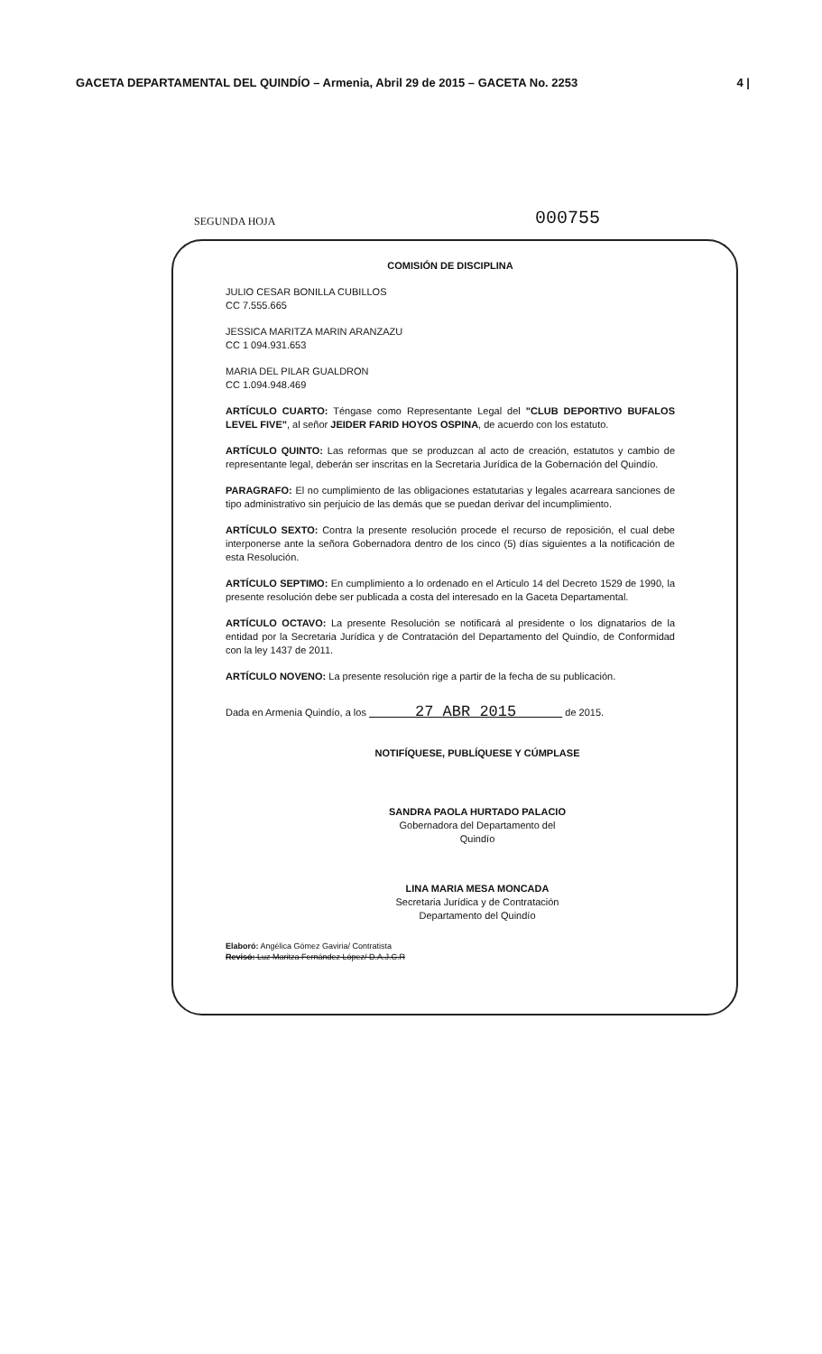GACETA DEPARTAMENTAL DEL QUINDÍO – Armenia, Abril 29 de 2015 – GACETA No. 2253 4 |
SEGUNDA HOJA 000755
COMISIÓN DE DISCIPLINA
JULIO CESAR BONILLA CUBILLOS
CC 7.555.665
JESSICA MARITZA MARIN ARANZAZU
CC 1 094.931.653
MARIA DEL PILAR GUALDRON
CC 1.094.948.469
ARTÍCULO CUARTO: Téngase como Representante Legal del "CLUB DEPORTIVO BUFALOS LEVEL FIVE", al señor JEIDER FARID HOYOS OSPINA, de acuerdo con los estatuto.
ARTÍCULO QUINTO: Las reformas que se produzcan al acto de creación, estatutos y cambio de representante legal, deberán ser inscritas en la Secretaria Jurídica de la Gobernación del Quindío.
PARAGRAFO: El no cumplimiento de las obligaciones estatutarias y legales acarreara sanciones de tipo administrativo sin perjuicio de las demás que se puedan derivar del incumplimiento.
ARTÍCULO SEXTO: Contra la presente resolución procede el recurso de reposición, el cual debe interponerse ante la señora Gobernadora dentro de los cinco (5) días siguientes a la notificación de esta Resolución.
ARTÍCULO SEPTIMO: En cumplimiento a lo ordenado en el Articulo 14 del Decreto 1529 de 1990, la presente resolución debe ser publicada a costa del interesado en la Gaceta Departamental.
ARTÍCULO OCTAVO: La presente Resolución se notificará al presidente o los dignatarios de la entidad por la Secretaria Jurídica y de Contratación del Departamento del Quindío, de Conformidad con la ley 1437 de 2011.
ARTÍCULO NOVENO: La presente resolución rige a partir de la fecha de su publicación.
Dada en Armenia Quindío, a los 27 ABR 2015 de 2015.
NOTIFÍQUESE, PUBLÍQUESE Y CÚMPLASE
SANDRA PAOLA HURTADO PALACIO
Gobernadora del Departamento del
Quindío
LINA MARIA MESA MONCADA
Secretaria Jurídica y de Contratación
Departamento del Quindío
Elaboró: Angélica Gómez Gaviria/ Contratista
Revisó: Luz Maritza Fernández López/ D.A.J.C.R